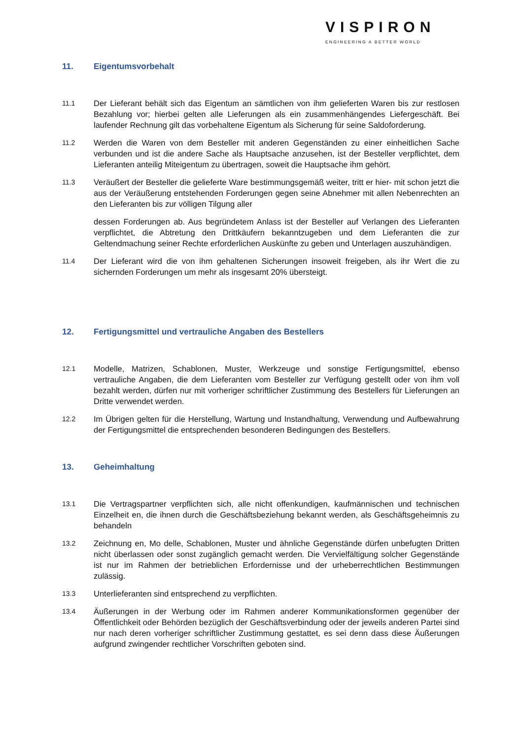VISPIRON
ENGINEERING A BETTER WORLD
11. Eigentumsvorbehalt
11.1
Der Lieferant behält sich das Eigentum an sämtlichen von ihm gelieferten Waren bis zur restlosen Bezahlung vor; hierbei gelten alle Lieferungen als ein zusammenhängendes Liefergeschäft. Bei laufender Rechnung gilt das vorbehaltene Eigentum als Sicherung für seine Saldoforderung.
11.2
Werden die Waren von dem Besteller mit anderen Gegenständen zu einer einheitlichen Sache verbunden und ist die andere Sache als Hauptsache anzusehen, ist der Besteller verpflichtet, dem Lieferanten anteilig Miteigentum zu übertragen, soweit die Hauptsache ihm gehört.
11.3
Veräußert der Besteller die gelieferte Ware bestimmungsgemäß weiter, tritt er hier- mit schon jetzt die aus der Veräußerung entstehenden Forderungen gegen seine Abnehmer mit allen Nebenrechten an den Lieferanten bis zur völligen Tilgung aller
dessen Forderungen ab. Aus begründetem Anlass ist der Besteller auf Verlangen des Lieferanten verpflichtet, die Abtretung den Drittkäufern bekanntzugeben und dem Lieferanten die zur Geltendmachung seiner Rechte erforderlichen Auskünfte zu geben und Unterlagen auszuhändigen.
11.4
Der Lieferant wird die von ihm gehaltenen Sicherungen insoweit freigeben, als ihr Wert die zu sichernden Forderungen um mehr als insgesamt 20% übersteigt.
12. Fertigungsmittel und vertrauliche Angaben des Bestellers
12.1
Modelle, Matrizen, Schablonen, Muster, Werkzeuge und sonstige Fertigungsmittel, ebenso vertrauliche Angaben, die dem Lieferanten vom Besteller zur Verfügung gestellt oder von ihm voll bezahlt werden, dürfen nur mit vorheriger schriftlicher Zustimmung des Bestellers für Lieferungen an Dritte verwendet werden.
12.2
Im Übrigen gelten für die Herstellung, Wartung und Instandhaltung, Verwendung und Aufbewahrung der Fertigungsmittel die entsprechenden besonderen Bedingungen des Bestellers.
13. Geheimhaltung
13.1
Die Vertragspartner verpflichten sich, alle nicht offenkundigen, kaufmännischen und technischen Einzelheit en, die ihnen durch die Geschäftsbeziehung bekannt werden, als Geschäftsgeheimnis zu behandeln
13.2
Zeichnung en, Mo delle, Schablonen, Muster und ähnliche Gegenstände dürfen unbefugten Dritten nicht überlassen oder sonst zugänglich gemacht werden. Die Vervielfältigung solcher Gegenstände ist nur im Rahmen der betrieblichen Erfordernisse und der urheberrechtlichen Bestimmungen zulässig.
13.3
Unterlieferanten sind entsprechend zu verpflichten.
13.4
Äußerungen in der Werbung oder im Rahmen anderer Kommunikationsformen gegenüber der Öffentlichkeit oder Behörden bezüglich der Geschäftsverbindung oder der jeweils anderen Partei sind nur nach deren vorheriger schriftlicher Zustimmung gestattet, es sei denn dass diese Äußerungen aufgrund zwingender rechtlicher Vorschriften geboten sind.